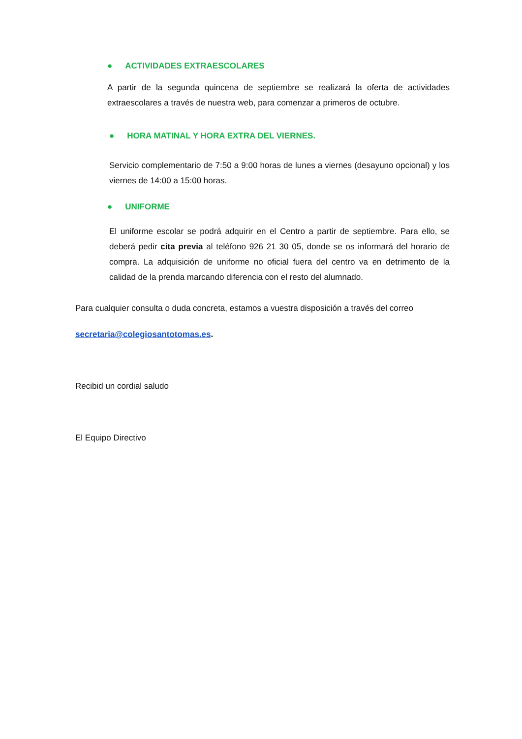● ACTIVIDADES EXTRAESCOLARES
A partir de la segunda quincena de septiembre se realizará la oferta de actividades extraescolares a través de nuestra web, para comenzar a primeros de octubre.
● HORA MATINAL Y HORA EXTRA DEL VIERNES.
Servicio complementario de 7:50 a 9:00 horas de lunes a viernes (desayuno opcional) y los viernes de 14:00 a 15:00 horas.
● UNIFORME
El uniforme escolar se podrá adquirir en el Centro a partir de septiembre. Para ello, se deberá pedir cita previa al teléfono 926 21 30 05, donde se os informará del horario de compra. La adquisición de uniforme no oficial fuera del centro va en detrimento de la calidad de la prenda marcando diferencia con el resto del alumnado.
Para cualquier consulta o duda concreta, estamos a vuestra disposición a través del correo
secretaria@colegiosantotomas.es.
Recibid un cordial saludo
El Equipo Directivo